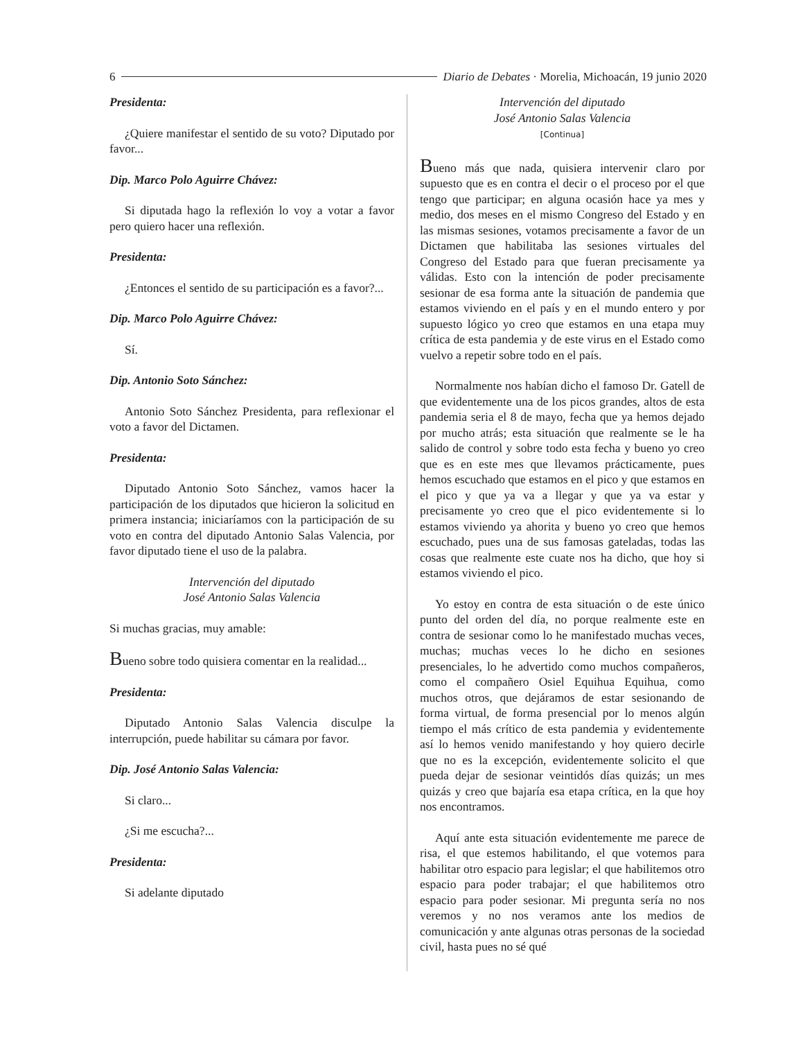6 Diario de Debates · Morelia, Michoacán, 19 junio 2020
Presidenta:
¿Quiere manifestar el sentido de su voto? Diputado por favor...
Dip. Marco Polo Aguirre Chávez:
Si diputada hago la reflexión lo voy a votar a favor pero quiero hacer una reflexión.
Presidenta:
¿Entonces el sentido de su participación es a favor?...
Dip. Marco Polo Aguirre Chávez:
Sí.
Dip. Antonio Soto Sánchez:
Antonio Soto Sánchez Presidenta, para reflexionar el voto a favor del Dictamen.
Presidenta:
Diputado Antonio Soto Sánchez, vamos hacer la participación de los diputados que hicieron la solicitud en primera instancia; iniciaríamos con la participación de su voto en contra del diputado Antonio Salas Valencia, por favor diputado tiene el uso de la palabra.
Intervención del diputado
José Antonio Salas Valencia
Si muchas gracias, muy amable:
Bueno sobre todo quisiera comentar en la realidad...
Presidenta:
Diputado Antonio Salas Valencia disculpe la interrupción, puede habilitar su cámara por favor.
Dip. José Antonio Salas Valencia:
Si claro...
¿Si me escucha?...
Presidenta:
Si adelante diputado
Intervención del diputado
José Antonio Salas Valencia
[Continua]
Bueno más que nada, quisiera intervenir claro por supuesto que es en contra el decir o el proceso por el que tengo que participar; en alguna ocasión hace ya mes y medio, dos meses en el mismo Congreso del Estado y en las mismas sesiones, votamos precisamente a favor de un Dictamen que habilitaba las sesiones virtuales del Congreso del Estado para que fueran precisamente ya válidas. Esto con la intención de poder precisamente sesionar de esa forma ante la situación de pandemia que estamos viviendo en el país y en el mundo entero y por supuesto lógico yo creo que estamos en una etapa muy crítica de esta pandemia y de este virus en el Estado como vuelvo a repetir sobre todo en el país.
Normalmente nos habían dicho el famoso Dr. Gatell de que evidentemente una de los picos grandes, altos de esta pandemia seria el 8 de mayo, fecha que ya hemos dejado por mucho atrás; esta situación que realmente se le ha salido de control y sobre todo esta fecha y bueno yo creo que es en este mes que llevamos prácticamente, pues hemos escuchado que estamos en el pico y que estamos en el pico y que ya va a llegar y que ya va estar y precisamente yo creo que el pico evidentemente si lo estamos viviendo ya ahorita y bueno yo creo que hemos escuchado, pues una de sus famosas gateladas, todas las cosas que realmente este cuate nos ha dicho, que hoy si estamos viviendo el pico.
Yo estoy en contra de esta situación o de este único punto del orden del día, no porque realmente este en contra de sesionar como lo he manifestado muchas veces, muchas; muchas veces lo he dicho en sesiones presenciales, lo he advertido como muchos compañeros, como el compañero Osiel Equihua Equihua, como muchos otros, que dejáramos de estar sesionando de forma virtual, de forma presencial por lo menos algún tiempo el más crítico de esta pandemia y evidentemente así lo hemos venido manifestando y hoy quiero decirle que no es la excepción, evidentemente solicito el que pueda dejar de sesionar veintidós días quizás; un mes quizás y creo que bajaría esa etapa crítica, en la que hoy nos encontramos.
Aquí ante esta situación evidentemente me parece de risa, el que estemos habilitando, el que votemos para habilitar otro espacio para legislar; el que habilitemos otro espacio para poder trabajar; el que habilitemos otro espacio para poder sesionar. Mi pregunta sería no nos veremos y no nos veramos ante los medios de comunicación y ante algunas otras personas de la sociedad civil, hasta pues no sé qué